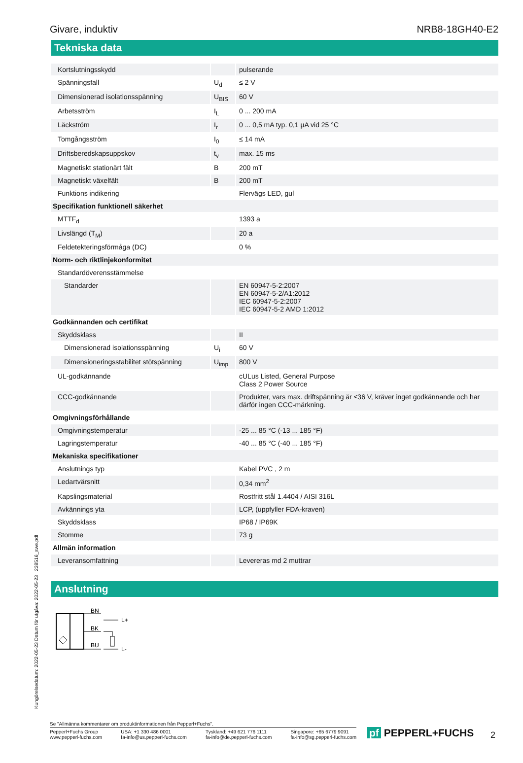Givare, induktiv NRB8-18GH40-E2
Tekniska data
| Kortslutningsskydd | | pulserande |
| Spänningsfall | U<sub>d</sub> | ≤ 2 V |
| Dimensionerad isolationsspänning | U<sub>BIS</sub> | 60 V |
| Arbetsström | I<sub>L</sub> | 0 ... 200 mA |
| Läckström | I<sub>r</sub> | 0 ... 0,5 mA typ. 0,1 µA vid 25 °C |
| Tomgångsström | I<sub>0</sub> | ≤ 14 mA |
| Driftsberedskapsuppskov | t<sub>v</sub> | max. 15 ms |
| Magnetiskt stationärt fält | B | 200 mT |
| Magnetiskt växelfält | B | 200 mT |
| Funktions indikering | | Flervägs LED, gul |
| Specifikation funktionell säkerhet | | |
| MTTF<sub>d</sub> | | 1393 a |
| Livslängd (T<sub>M</sub>) | | 20 a |
| Feldetekteringsförmåga (DC) | | 0 % |
| Norm- och riktlinjekonformitet | | |
| Standardöverensstämmelse | | |
| Standarder | | EN 60947-5-2:2007 EN 60947-5-2/A1:2012 IEC 60947-5-2:2007 IEC 60947-5-2 AMD 1:2012 |
| Godkännanden och certifikat | | |
| Skyddsklass | | II |
| Dimensionerad isolationsspänning | U<sub>i</sub> | 60 V |
| Dimensioneringsstabilitet stötspänning | U<sub>imp</sub> | 800 V |
| UL-godkännande | | cULus Listed, General Purpose Class 2 Power Source |
| CCC-godkännande | | Produkter, vars max. driftspänning är ≤36 V, kräver inget godkännande och har därför ingen CCC-märkning. |
| Omgivningsförhållande | | |
| Omgivningstemperatur | | -25 ... 85 °C (-13 ... 185 °F) |
| Lagringstemperatur | | -40 ... 85 °C (-40 ... 185 °F) |
| Mekaniska specifikationer | | |
| Anslutnings typ | | Kabel PVC , 2 m |
| Ledartvärsnitt | | 0,34 mm<sup>2</sup> |
| Kapslingsmaterial | | Rostfritt stål 1.4404 / AISI 316L |
| Avkännings yta | | LCP, (uppfyller FDA-kraven) |
| Skyddsklass | | IP68 / IP69K |
| Stomme | | 73 g |
| Allmän information | | |
| Leveransomfattning | | Levereras md 2 muttrar |
Anslutning
BN
BK
BU
L+
L-
Kungörelsedatum: 2022-05-23 Datum för utgåva: 2022-05-23 : 238516_swe.pdf
Se "Allmänna kommentarer om produktinformationen från Pepperl+Fuchs".
Pepperl+Fuchs Group
www.pepperl-fuchs.com USA: +1 330 486 0001
fa-info@us.pepperl-fuchs.com Tyskland: +49 621 776 1111
fa-info@de.pepperl-fuchs.com Singapore: +65 6779 9091
fa-info@sg.pepperl-fuchs.com
pf PEPPERL+FUCHS 2